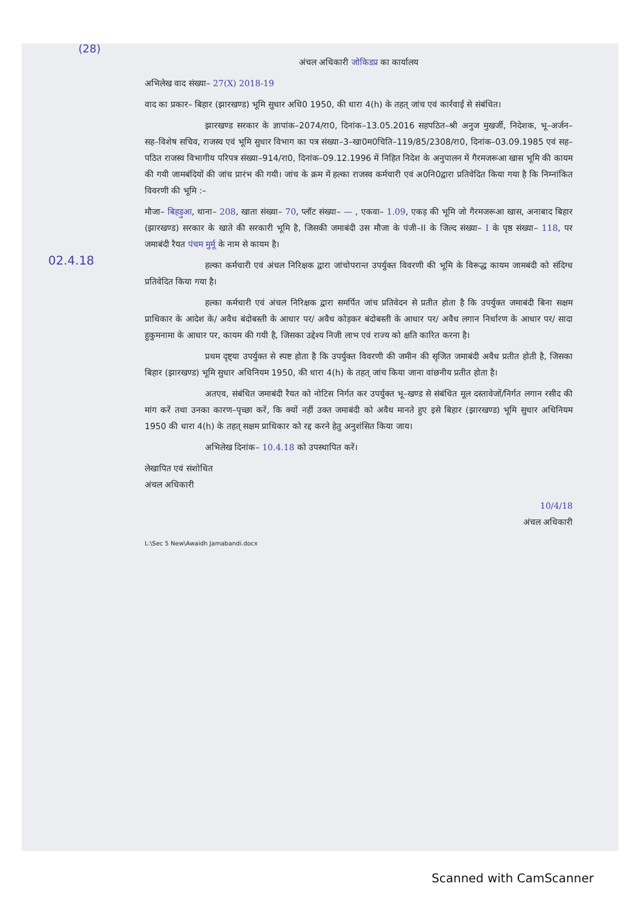(28)
02.4.18
अंचल अधिकारी जोकिडप्र का कार्यालय
अभिलेख वाद संख्या– 27(X) 2018-19
वाद का प्रकार– बिहार (झारखण्ड) भूमि सुधार अधि0 1950, की धारा 4(h) के तहत् जांच एवं कार्रवाई से संबंधित।
झारखण्ड सरकार के ज्ञापांक–2074/रा0, दिनांक–13.05.2016 सहपठित–श्री अनुज मुखर्जी, निदेशक, भू–अर्जन–सह–विशेष सचिव, राजस्व एवं भूमि सुधार विभाग का पत्र संख्या–3–खा0म0चिति–119/85/2308/रा0, दिनांक–03.09.1985 एवं सह–पठित राजस्व विभागीय परिपत्र संख्या–914/रा0, दिनांक–09.12.1996 में निहित निदेश के अनुपालन में गैरमजरूआ खास भूमि की कायम की गयी जामबंदियों की जांच प्रारंभ की गयी। जांच के क्रम में हल्का राजस्व कर्मचारी एवं अ0नि0द्वारा प्रतिवेदित किया गया है कि निम्नांकित विवरणी की भूमि :–
मौजा– बिहड़ुआ, थाना– 208, खाता संख्या– 70, प्लॉट संख्या– — , एकवा– 1.09, एकड़ की भूमि जो गैरमजरूआ खास, अनाबाद बिहार (झारखण्ड) सरकार के खाते की सरकारी भूमि है, जिसकी जमाबंदी उस मौजा के पंजी–II के जिल्द संख्या– I के पृष्ठ संख्या– 118, पर जमाबंदी रैयत पंचम मुर्मू के नाम से कायम है।
हल्का कर्मचारी एवं अंचल निरिक्षक द्वारा जांचोपरान्त उपर्युक्त विवरणी की भूमि के विरूद्ध कायम जामबंदी को संदिग्ध प्रतिवेदित किया गया है।
हल्का कर्मचारी एवं अंचल निरिक्षक द्वारा समर्पित जांच प्रतिवेदन से प्रतीत होता है कि उपर्युक्त जमाबंदी बिना सक्षम प्राधिकार के आदेश के/ अवैध बंदोबस्ती के आधार पर/ अवैध कोड़कर बंदोबस्ती के आधार पर/ अवैध लगान निर्धारण के आधार पर/ सादा हुकुमनामा के आधार पर, कायम की गयी है, जिसका उद्देश्य निजी लाभ एवं राज्य को क्षति कारित करना है।
प्रथम दृष्ट्या उपर्युक्त से स्पष्ट होता है कि उपर्युक्त विवरणी की जमीन की सृजित जमाबंदी अवैध प्रतीत होती है, जिसका बिहार (झारखण्ड) भूमि सुधार अधिनियम 1950, की धारा 4(h) के तहत् जांच किया जाना वांछनीय प्रतीत होता है।
अतएव, संबंधित जमाबंदी रैयत को नोटिस निर्गत कर उपर्युक्त भू–खण्ड से संबंधित मूल दस्तावेजों/निर्गत लगान रसीद की मांग करें तथा उनका कारण–पृच्छा करें, कि क्यों नहीं उक्त जमाबंदी को अवैध मानते हुए इसे बिहार (झारखण्ड) भूमि सुधार अधिनियम 1950 की धारा 4(h) के तहत् सक्षम प्राधिकार को रद्द करने हेतु अनुशंसित किया जाय।
अभिलेख दिनांक– 10.4.18 को उपस्थापित करें।
लेखापित एवं संशोधित
अंचल अधिकारी
10/4/18
अंचल अधिकारी
L:\Sec 5 New\Awaidh Jamabandi.docx
Scanned with CamScanner